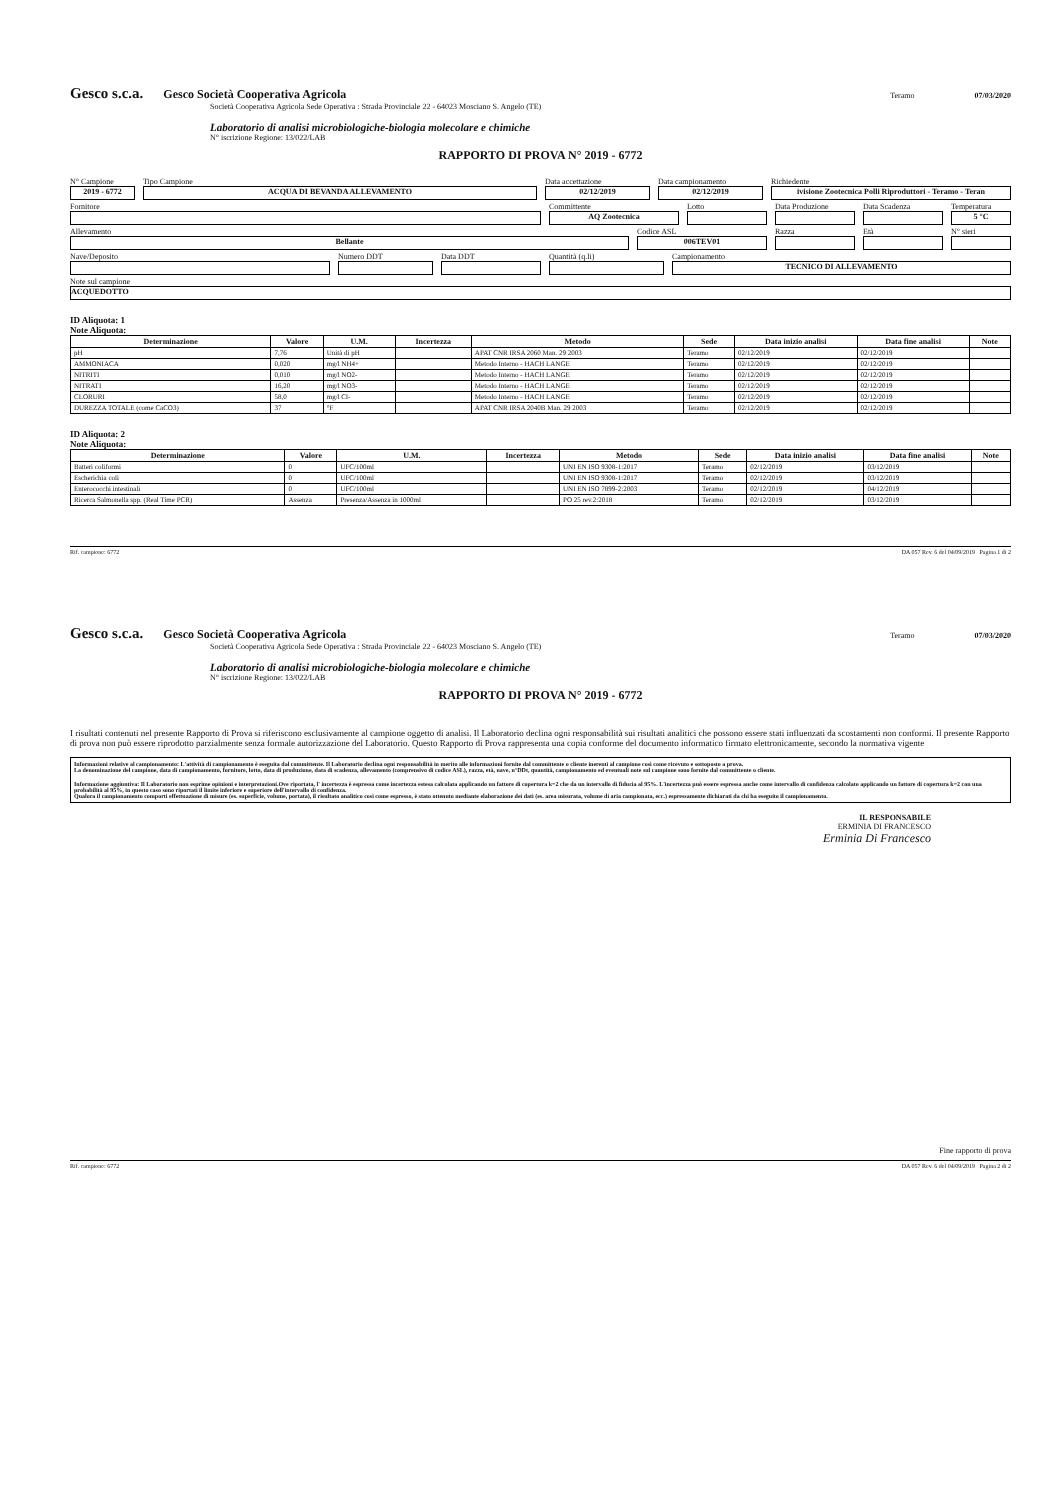Gesco s.c.a. Gesco Società Cooperativa Agricola Teramo 07/03/2020
Società Cooperativa Agricola Sede Operativa : Strada Provinciale 22 - 64023 Mosciano S. Angelo (TE)
Laboratorio di analisi microbiologiche-biologia molecolare e chimiche
N° iscrizione Regione: 13/022/LAB
RAPPORTO DI PROVA N° 2019 - 6772
N° Campione
2019 - 6772
Tipo Campione
ACQUA DI BEVANDA ALLEVAMENTO
Data accettazione
02/12/2019
Data campionamento
02/12/2019
Richiedente
ivisione Zootecnica Polli Riproduttori - Teramo - Teran
Fornitore Committente
AQ Zootecnica
Lotto Data Produzione Data Scadenza Temperatura
5 °C
Allevamento
Bellante
Codice ASL
006TEV01
Razza Età N° sieri
Nave/Deposito Numero DDT Data DDT Quantità (q.li) Campionamento
TECNICO DI ALLEVAMENTO
Note sul campione
ACQUEDOTTO
ID Aliquota: 1
Note Aliquota:
| Determinazione | Valore | U.M. | Incertezza | Metodo | Sede | Data inizio analisi | Data fine analisi | Note |
| --- | --- | --- | --- | --- | --- | --- | --- | --- |
| pH | 7,76 | Unità di pH | | APAT CNR IRSA 2060 Man. 29 2003 | Teramo | 02/12/2019 | 02/12/2019 | |
| AMMONIACA | 0,020 | mg/l NH4+ | | Metodo Interno - HACH LANGE | Teramo | 02/12/2019 | 02/12/2019 | |
| NITRITI | 0,010 | mg/l NO2- | | Metodo Interno - HACH LANGE | Teramo | 02/12/2019 | 02/12/2019 | |
| NITRATI | 16,20 | mg/l NO3- | | Metodo Interno - HACH LANGE | Teramo | 02/12/2019 | 02/12/2019 | |
| CLORURI | 58,0 | mg/l Cl- | | Metodo Interno - HACH LANGE | Teramo | 02/12/2019 | 02/12/2019 | |
| DUREZZA TOTALE (come CaCO3) | 37 | °F | | APAT CNR IRSA 2040B Man. 29 2003 | Teramo | 02/12/2019 | 02/12/2019 | |
ID Aliquota: 2
Note Aliquota:
| Determinazione | Valore | U.M. | Incertezza | Metodo | Sede | Data inizio analisi | Data fine analisi | Note |
| --- | --- | --- | --- | --- | --- | --- | --- | --- |
| Batteri coliformi | 0 | UFC/100ml | | UNI EN ISO 9308-1:2017 | Teramo | 02/12/2019 | 03/12/2019 | |
| Escherichia coli | 0 | UFC/100ml | | UNI EN ISO 9308-1:2017 | Teramo | 02/12/2019 | 03/12/2019 | |
| Enterococchi intestinali | 0 | UFC/100ml | | UNI EN ISO 7899-2:2003 | Teramo | 02/12/2019 | 04/12/2019 | |
| Ricerca Salmonella spp. (Real Time PCR) | Assenza | Presenza/Assenza in 1000ml | | PO 25 rev.2:2018 | Teramo | 02/12/2019 | 03/12/2019 | |
Rif. campione: 6772 DA 057 Rev. 6 del 04/09/2019 Pagina 1 di 2
Gesco s.c.a. Gesco Società Cooperativa Agricola Teramo 07/03/2020
Società Cooperativa Agricola Sede Operativa : Strada Provinciale 22 - 64023 Mosciano S. Angelo (TE)
Laboratorio di analisi microbiologiche-biologia molecolare e chimiche
N° iscrizione Regione: 13/022/LAB
RAPPORTO DI PROVA N° 2019 - 6772
I risultati contenuti nel presente Rapporto di Prova si riferiscono esclusivamente al campione oggetto di analisi. Il Laboratorio declina ogni responsabilità sui risultati analitici che possono essere stati influenzati da scostamenti non conformi. Il presente Rapporto di prova non può essere riprodotto parzialmente senza formale autorizzazione del Laboratorio. Questo Rapporto di Prova rappresenta una copia conforme del documento informatico firmato elettronicamente, secondo la normativa vigente
Informazioni relative al campionamento: L'attività di campionamento è eseguita dal committente. Il Laboratorio declina ogni responsabilità in merito alle informazioni fornite dal committente o cliente inerenti al campione così come ricevuto e sottoposto a prova.
La denominazione del campione, data di campionamento, fornitore, lotto, data di produzione, data di scadenza, allevamento (comprensivo di codice ASL), razza, età, nave, n°DDt, quantità, campionamento ed eventuali note sul campione sono fornite dal committente o cliente.
Informazione aggiuntiva: Il Laboratorio non esprime opinioni e interpretazioni.Ove riportata, l' incertezza è espressa come incertezza estesa calcolata applicando un fattore di copertura k=2 che da un intervallo di fiducia al 95%. L'incertezza può essere espressa anche come intervallo di confidenza calcolato applicando un fattore di copertura k=2 con una probabilità al 95%, in questo caso sono riportati il limite inferiore e superiore dell'intervallo di confidenza.
Qualora il campionamento comporti effettuazione di misure (es. superficie, volume, portata), il risultato analitico così come espresso, è stato ottenuto mediante elaborazione dei dati (es. area misurata, volume di aria campionata, ecc.) espressamente dichiarati da chi ha eseguito il campionamento.
IL RESPONSABILE
ERMINIA DI FRANCESCO
Erminia Di Francesco
Fine rapporto di prova
Rif. campione: 6772 DA 057 Rev. 6 del 04/09/2019 Pagina 2 di 2